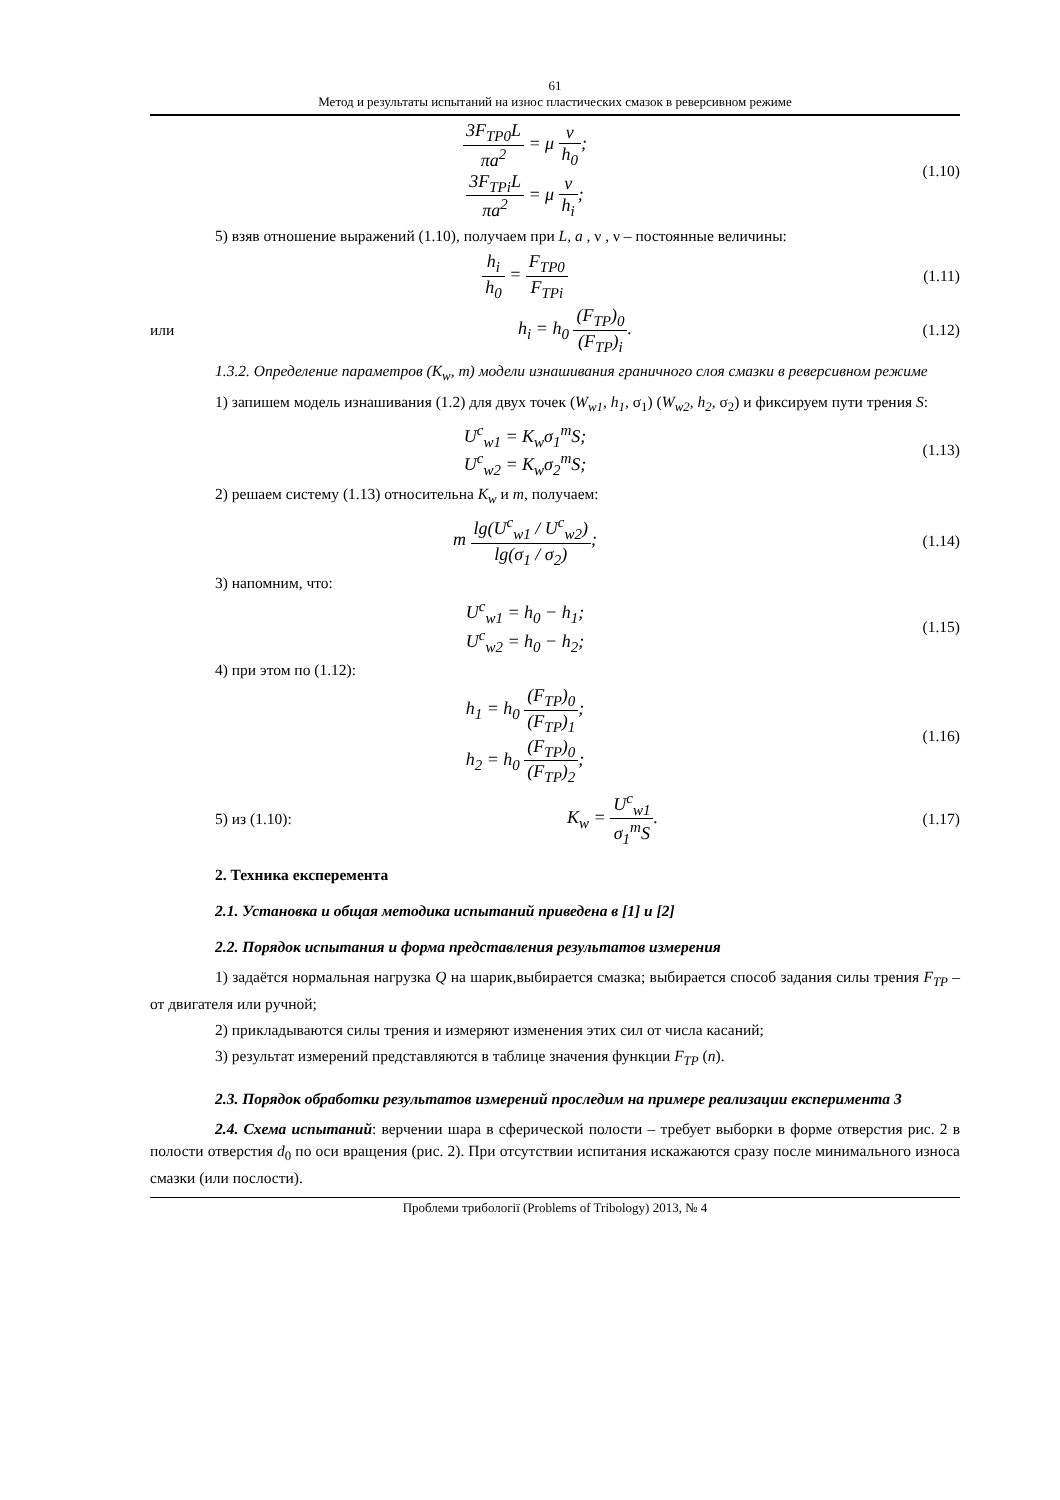61
Метод и результаты испытаний на износ пластических смазок в реверсивном режиме
3F<sub>TP0</sub>L πa<sup>2</sup> = μ ν h<sub>0</sub>;
3F<sub>TPi</sub>L πa<sup>2</sup> = μ ν h<sub>i</sub>;
(1.10)
5) взяв отношение выражений (1.10), получаем при L, a , ν , ν – постоянные величины:
h<sub>i</sub> h<sub>0</sub> = F<sub>TP0</sub> F<sub>TPi</sub>
(1.11)
или
h<sub>i</sub> = h<sub>0</sub> (F<sub>TP</sub>)<sub>0</sub> (F<sub>TP</sub>)<sub>i</sub>.
(1.12)
1.3.2. Определение параметров (K<sub>w</sub>, m) модели изнашивания граничного слоя смазки в реверсивном режиме
1) запишем модель изнашивания (1.2) для двух точек (W<sub>w1</sub>, h<sub>1</sub>, σ<sub>1</sub>) (W<sub>w2</sub>, h<sub>2</sub>, σ<sub>2</sub>) и фиксируем пути трения S:
U<sup>c</sup><sub>w1</sub> = K<sub>w</sub>σ<sub>1</sub><sup>m</sup>S;
U<sup>c</sup><sub>w2</sub> = K<sub>w</sub>σ<sub>2</sub><sup>m</sup>S;
(1.13)
2) решаем систему (1.13) относительна K<sub>w</sub> и m, получаем:
m lg(U<sup>c</sup><sub>w1</sub> / U<sup>c</sup><sub>w2</sub>) lg(σ<sub>1</sub> / σ<sub>2</sub>);
(1.14)
3) напомним, что:
U<sup>c</sup><sub>w1</sub> = h<sub>0</sub> − h<sub>1</sub>;
U<sup>c</sup><sub>w2</sub> = h<sub>0</sub> − h<sub>2</sub>;
(1.15)
4) при этом по (1.12):
h<sub>1</sub> = h<sub>0</sub> (F<sub>TP</sub>)<sub>0</sub> (F<sub>TP</sub>)<sub>1</sub>;
h<sub>2</sub> = h<sub>0</sub> (F<sub>TP</sub>)<sub>0</sub> (F<sub>TP</sub>)<sub>2</sub>;
(1.16)
5) из (1.10):
K<sub>w</sub> = U<sup>c</sup><sub>w1</sub> σ<sub>1</sub><sup>m</sup>S.
(1.17)
2. Техника експеремента
2.1. Установка и общая методика испытаний приведена в [1] и [2]
2.2. Порядок испытания и форма представления результатов измерения
1) задаётся нормальная нагрузка Q на шарик,выбирается смазка; выбирается способ задания силы трения F<sub>TP</sub> – от двигателя или ручной;
2) прикладываются силы трения и измеряют изменения этих сил от числа касаний;
3) результат измерений представляются в таблице значения функции F<sub>TP</sub> (n).
2.3. Порядок обработки результатов измерений проследим на примере реализации експеримента 3
2.4. Схема испытаний: верчении шара в сферической полости – требует выборки в форме отверстия рис. 2 в полости отверстия d<sub>0</sub> по оси вращения (рис. 2). При отсутствии испитания искажаются сразу после минимального износа смазки (или послости).
Проблеми трибології (Problems of Tribology) 2013, № 4